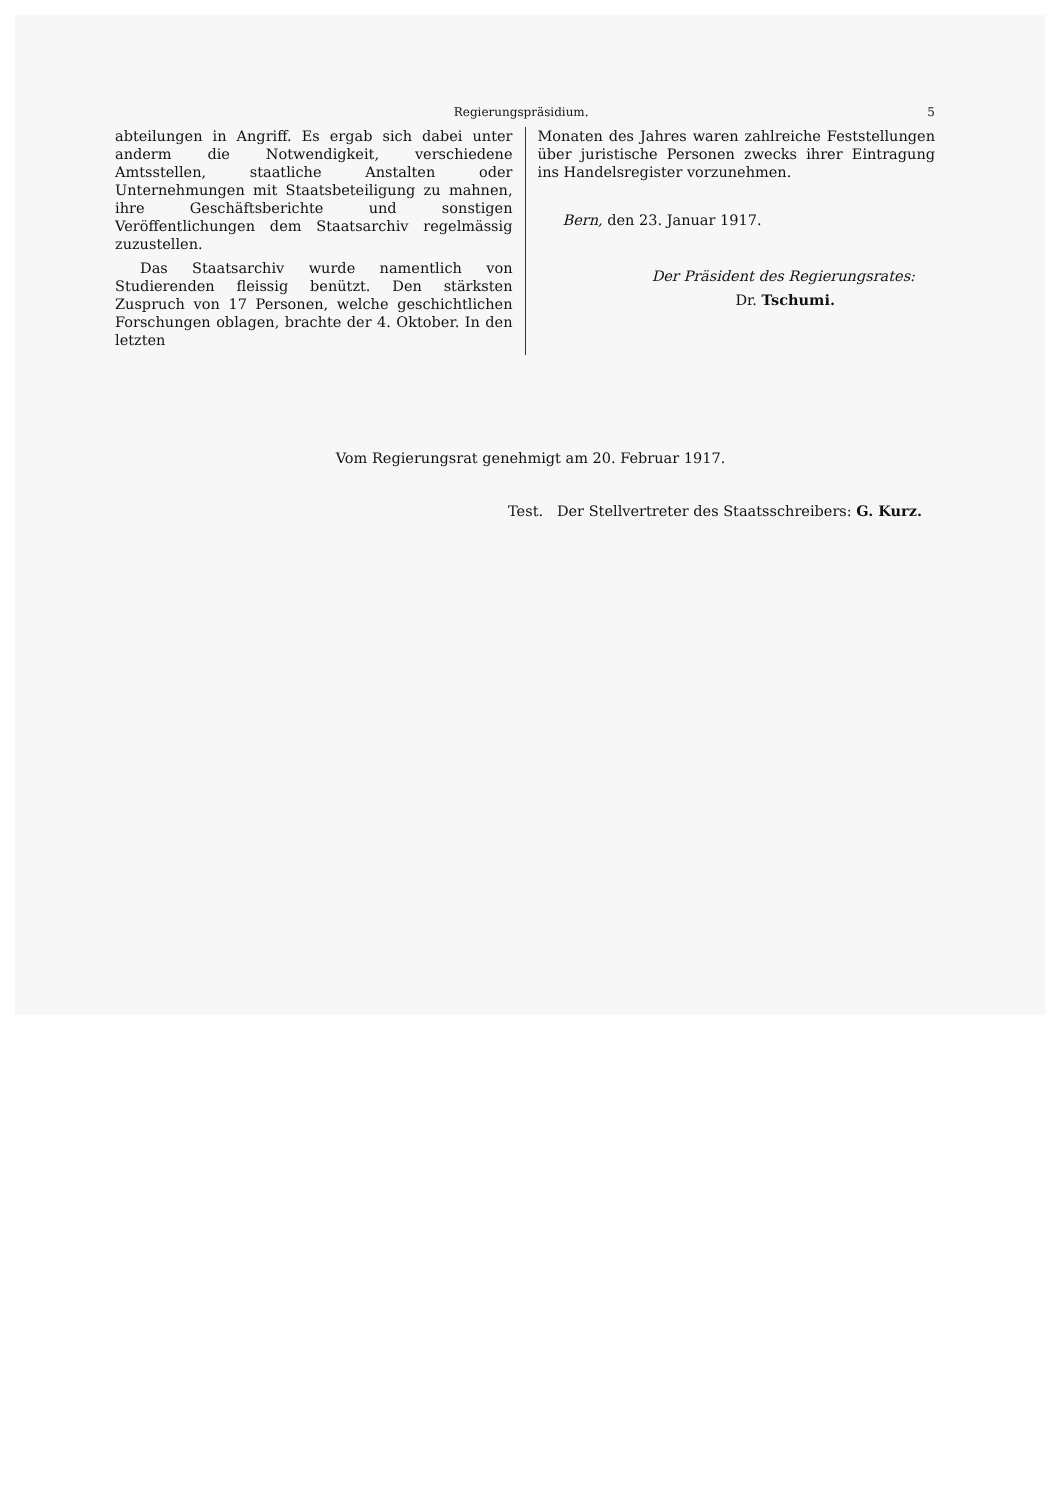Regierungspräsidium. 5
abteilungen in Angriff. Es ergab sich dabei unter anderm die Notwendigkeit, verschiedene Amtsstellen, staatliche Anstalten oder Unternehmungen mit Staatsbeteiligung zu mahnen, ihre Geschäftsberichte und sonstigen Veröffentlichungen dem Staatsarchiv regelmässig zuzustellen.
Das Staatsarchiv wurde namentlich von Studierenden fleissig benützt. Den stärksten Zuspruch von 17 Personen, welche geschichtlichen Forschungen oblagen, brachte der 4. Oktober. In den letzten
Monaten des Jahres waren zahlreiche Feststellungen über juristische Personen zwecks ihrer Eintragung ins Handelsregister vorzunehmen.
Bern, den 23. Januar 1917.
Der Präsident des Regierungsrates:
Dr. Tschumi.
Vom Regierungsrat genehmigt am 20. Februar 1917.
Test. Der Stellvertreter des Staatsschreibers: G. Kurz.